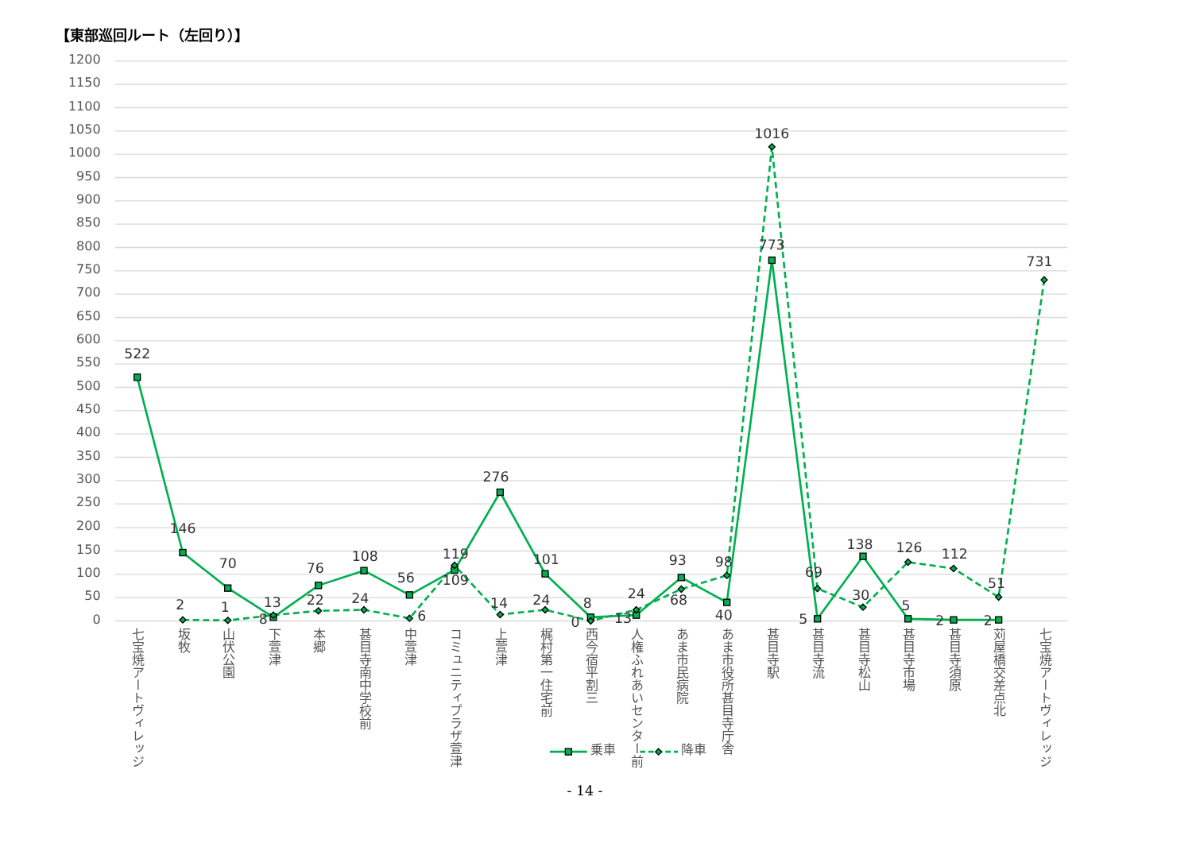【東部巡回ルート（左回り）】
1200
1150
1100
1050
1000
950
900
850
800
750
700
650
600
550
500
450
400
350
300
250
200
150
100
50
0
522
146
70
8
76
108
56
109
276
101
8
13
93
40
773
5
138
5
2
2
2
1
13
22
24
6
119
14
24
0
24
68
98
1016
69
30
126
112
51
731
七宝焼アートヴィレッジ
坂牧
山伏公園
下萱津
本郷
甚目寺南中学校前
中萱津
コミュニティプラザ萱津
上萱津
梶村第一住宅前
西今宿平割三
人権ふれあいセンター前
あま市民病院
あま市役所甚目寺庁舎
甚目寺駅
甚目寺流
甚目寺松山
甚目寺市場
甚目寺須原
苅屋橋交差点北
七宝焼アートヴィレッジ
乗車
降車
- 14 -